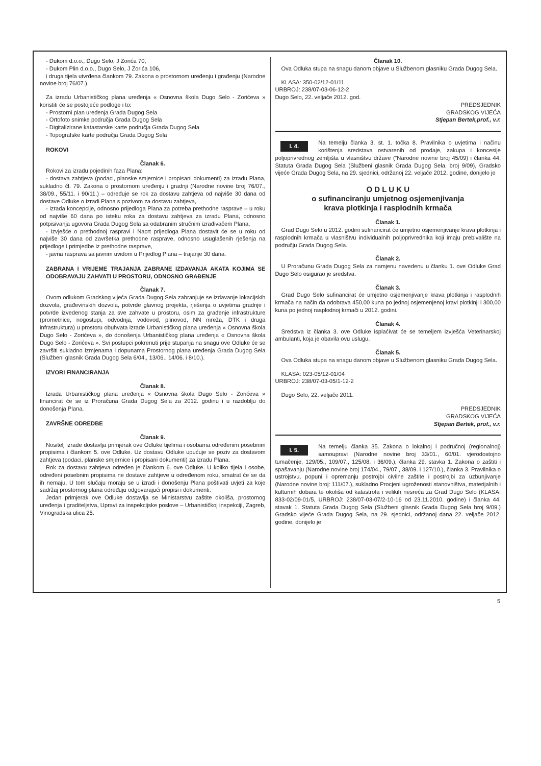- Dukom d.o.o., Dugo Selo, J Zorića 70,
- Dukom Plin d.o.o., Dugo Selo, J Zorića 106,
i druga tijela utvrđena člankom 79. Zakona o prostornom uređenju i građenju (Narodne novine broj 76/07.)
Za izradu Urbanističkog plana uređenja « Osnovna škola Dugo Selo - Zorićeva » koristiti će se postojeće podloge i to:
- Prostorni plan uređenja Grada Dugog Sela
- Ortofoto snimke područja Grada Dugog Sela
- Digitalizirane katastarske karte područja Grada Dugog Sela
- Topografske karte područja Grada Dugog Sela
ROKOVI
Članak 6.
Rokovi za izradu pojedinih faza Plana:
- dostava zahtjeva (podaci, planske smjernice i propisani dokumenti) za izradu Plana, sukladno čl. 79. Zakona o prostornom uređenju i gradnji (Narodne novine broj 76/07., 38/09., 55/11. i 90/11.) – određuje se rok za dostavu zahtjeva od najviše 30 dana od dostave Odluke o izradi Plana s pozivom za dostavu zahtjeva,
- izrada koncepcije, odnosno prijedloga Plana za potreba prethodne rasprave – u roku od najviše 60 dana po isteku roka za dostavu zahtjeva za izradu Plana, odnosno potpisivanja ugovora Grada Dugog Sela sa odabranim stručnim izrađivačem Plana,
- Izvješće o prethodnoj raspravi i Nacrt prijedloga Plana dostavit će se u roku od najviše 30 dana od završetka prethodne rasprave, odnosno usuglašenih rješenja na prijedloge i primjedbe iz prethodne rasprave,
- javna rasprava sa javnim uvidom u Prijedlog Plana – trajanje 30 dana.
ZABRANA I VRIJEME TRAJANJA ZABRANE IZDAVANJA AKATA KOJIMA SE ODOBRAVAJU ZAHVATI U PROSTORU, ODNOSNO GRAĐENJE
Članak 7.
Ovom odlukom Gradskog vijeća Grada Dugog Sela zabranjuje se izdavanje lokacijskih dozvola, građevinskih dozvola, potvrde glavnog projekta, rješenja o uvjetima gradnje i potvrde izvedenog stanja za sve zahvate u prostoru, osim za građenje infrastrukture (prometnice, nogostupi, odvodnja, vodovod, plinovod, NN mreža, DTK i druga infrastruktura) u prostoru obuhvata izrade Urbanističkog plana uređenja « Osnovna škola Dugo Selo - Zorićeva », do donošenja Urbanističkog plana uređenja « Osnovna škola Dugo Selo - Zorićeva ». Svi postupci pokrenuti prije stupanja na snagu ove Odluke će se završiti sukladno Izmjenama i dopunama Prostornog plana uređenja Grada Dugog Sela (Službeni glasnik Grada Dugog Sela 6/04., 13/06., 14/06. i 8/10.).
IZVORI FINANCIRANJA
Članak 8.
Izrada Urbanističkog plana uređenja « Osnovna škola Dugo Selo - Zorićeva » financirat će se iz Proračuna Grada Dugog Sela za 2012. godinu i u razdoblju do donošenja Plana.
ZAVRŠNE ODREDBE
Članak 9.
Nositelj izrade dostavlja primjerak ove Odluke tijelima i osobama određenim posebnim propisima i člankom 5. ove Odluke. Uz dostavu Odluke upućuje se poziv za dostavom zahtjeva (podaci, planske smjernice i propisani dokumenti) za izradu Plana.
Rok za dostavu zahtjeva određen je člankom 6. ove Odluke. U koliko tijela i osobe, određeni posebnim propisima ne dostave zahtjeve u određenom roku, smatrat će se da ih nemaju. U tom slučaju moraju se u izradi i donošenju Plana poštivati uvjeti za koje sadržaj prostornog plana određuju odgovarajući propisi i dokumenti.
Jedan primjerak ove Odluke dostavlja se Ministarstvu zaštite okoliša, prostornog uređenja i graditeljstva, Upravi za inspekcijske poslove – Urbanističkoj inspekciji, Zagreb, Vinogradska ulica 25.
Članak 10.
Ova Odluka stupa na snagu danom objave u Službenom glasniku Grada Dugog Sela.
KLASA: 350-02/12-01/11
URBROJ: 238/07-03-06-12-2
Dugo Selo, 22. veljače 2012. god.
PREDSJEDNIK
GRADSKOG VIJEĆA
Stjepan Bertek,prof., v.r.
I. 4. Na temelju članka 3. st. 1. točka 8. Pravilnika o uvjetima i načinu korištenja sredstava ostvarenih od prodaje, zakupa i koncesije poljoprivrednog zemljišta u vlasništvu države (“Narodne novine broj 45/09) i članka 44. Statuta Grada Dugog Sela (Službeni glasnik Grada Dugog Sela, broj 9/09), Gradsko vijeće Grada Dugog Sela, na 29. sjednici, održanoj 22. veljače 2012. godine, donijelo je
O D L U K U
o sufinanciranju umjetnog osjemenjivanja
krava plotkinja i rasplodnih krmača
Članak 1.
Grad Dugo Selo u 2012. godini sufinancirat će umjetno osjemenjivanje krava plotkinja i rasplodnih krmača u vlasništvu individualnih poljoprivrednika koji imaju prebivalište na području Grada Dugog Sela.
Članak 2.
U Proračunu Grada Dugog Sela za namjenu navedenu u članku 1. ove Odluke Grad Dugo Selo osigurao je sredstva.
Članak 3.
Grad Dugo Selo sufinancirat će umjetno osjemenjivanje krava plotkinja i rasplodnih krmača na način da odobrava 450,00 kuna po jednoj osjemenjenoj kravi plotkinji i 300,00 kuna po jednoj rasplodnoj krmači u 2012. godini.
Članak 4.
Sredstva iz članka 3. ove Odluke isplaćivat će se temeljem izvješća Veterinarskoj ambulanti, koja je obavila ovu uslugu.
Članak 5.
Ova Odluka stupa na snagu danom objave u Službenom glasniku Grada Dugog Sela.
KLASA: 023-05/12-01/04
URBROJ: 238/07-03-05/1-12-2
Dugo Selo, 22. veljače 2011.
PREDSJEDNIK
GRADSKOG VIJEĆA
Stjepan Bertek, prof., v.r.
I. 5. Na temelju članka 35. Zakona o lokalnoj i područnoj (regionalnoj) samoupravi (Narodne novine broj 33/01., 60/01. vjerodostojno tumačenje, 129/05., 109/07., 125/08. i 36/09.), članka 29. stavka 1. Zakona o zaštiti i spašavanju (Narodne novine broj 174/04., 79/07., 38/09. i 127/10.), članka 3. Pravilnika o ustrojstvu, popuni i opremanju postrojbi civilne zaštite i postrojbi za uzbunjivanje (Narodne novine broj: 111/07.), sukladno Procjeni ugroženosti stanovništva, materijalnih i kulturnih dobara te okoliša od katastrofa i velikih nesreća za Grad Dugo Selo (KLASA: 833-02/09-01/5, URBROJ: 238/07-03-07/2-10-16 od 23.11.2010. godine) i članka 44. stavak 1. Statuta Grada Dugog Sela (Službeni glasnik Grada Dugog Sela broj 9/09.) Gradsko vijeće Grada Dugog Sela, na 29. sjednici, održanoj dana 22. veljače 2012. godine, donijelo je
5